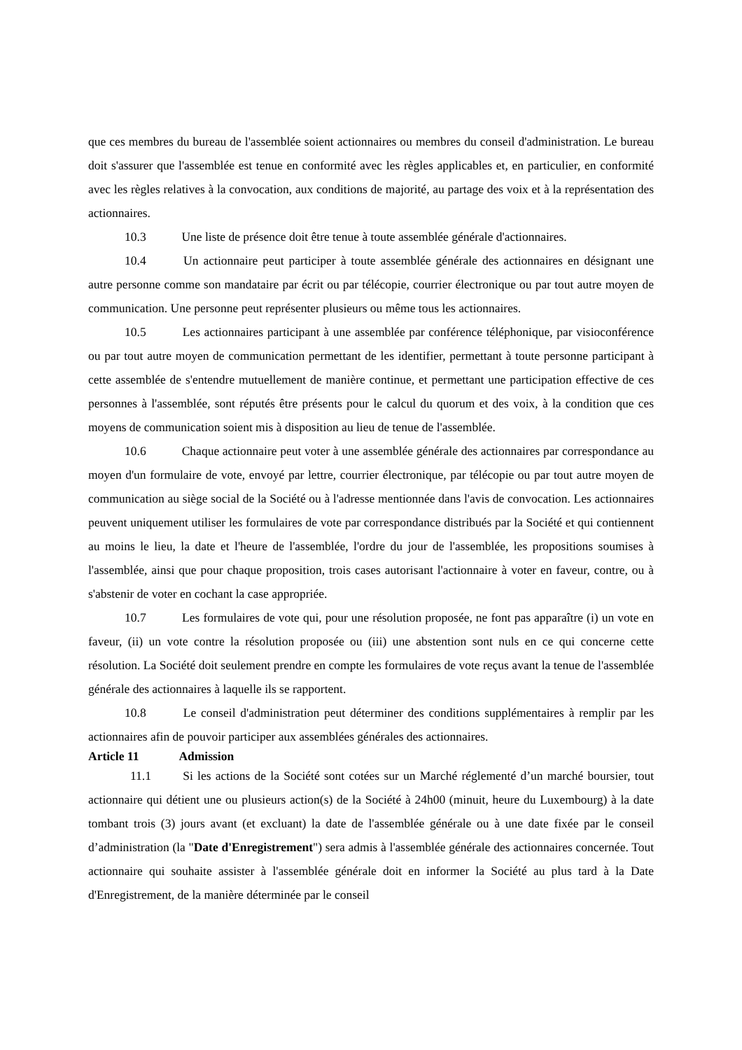que ces membres du bureau de l'assemblée soient actionnaires ou membres du conseil d'administration. Le bureau doit s'assurer que l'assemblée est tenue en conformité avec les règles applicables et, en particulier, en conformité avec les règles relatives à la convocation, aux conditions de majorité, au partage des voix et à la représentation des actionnaires.
10.3 Une liste de présence doit être tenue à toute assemblée générale d'actionnaires.
10.4 Un actionnaire peut participer à toute assemblée générale des actionnaires en désignant une autre personne comme son mandataire par écrit ou par télécopie, courrier électronique ou par tout autre moyen de communication. Une personne peut représenter plusieurs ou même tous les actionnaires.
10.5 Les actionnaires participant à une assemblée par conférence téléphonique, par visioconférence ou par tout autre moyen de communication permettant de les identifier, permettant à toute personne participant à cette assemblée de s'entendre mutuellement de manière continue, et permettant une participation effective de ces personnes à l'assemblée, sont réputés être présents pour le calcul du quorum et des voix, à la condition que ces moyens de communication soient mis à disposition au lieu de tenue de l'assemblée.
10.6 Chaque actionnaire peut voter à une assemblée générale des actionnaires par correspondance au moyen d'un formulaire de vote, envoyé par lettre, courrier électronique, par télécopie ou par tout autre moyen de communication au siège social de la Société ou à l'adresse mentionnée dans l'avis de convocation. Les actionnaires peuvent uniquement utiliser les formulaires de vote par correspondance distribués par la Société et qui contiennent au moins le lieu, la date et l'heure de l'assemblée, l'ordre du jour de l'assemblée, les propositions soumises à l'assemblée, ainsi que pour chaque proposition, trois cases autorisant l'actionnaire à voter en faveur, contre, ou à s'abstenir de voter en cochant la case appropriée.
10.7 Les formulaires de vote qui, pour une résolution proposée, ne font pas apparaître (i) un vote en faveur, (ii) un vote contre la résolution proposée ou (iii) une abstention sont nuls en ce qui concerne cette résolution. La Société doit seulement prendre en compte les formulaires de vote reçus avant la tenue de l'assemblée générale des actionnaires à laquelle ils se rapportent.
10.8 Le conseil d'administration peut déterminer des conditions supplémentaires à remplir par les actionnaires afin de pouvoir participer aux assemblées générales des actionnaires.
Article 11 Admission
11.1 Si les actions de la Société sont cotées sur un Marché réglementé d’un marché boursier, tout actionnaire qui détient une ou plusieurs action(s) de la Société à 24h00 (minuit, heure du Luxembourg) à la date tombant trois (3) jours avant (et excluant) la date de l'assemblée générale ou à une date fixée par le conseil d’administration (la "Date d'Enregistrement") sera admis à l'assemblée générale des actionnaires concernée. Tout actionnaire qui souhaite assister à l'assemblée générale doit en informer la Société au plus tard à la Date d'Enregistrement, de la manière déterminée par le conseil